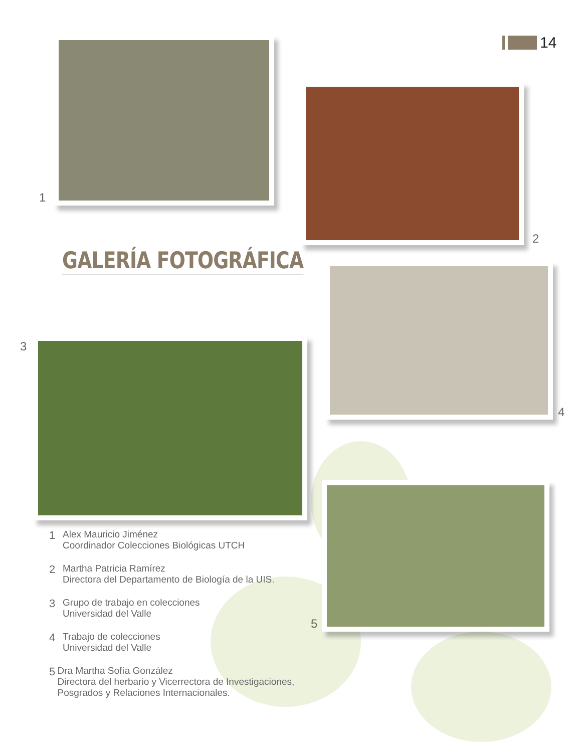14
1
2
GALERÍA FOTOGRÁFICA
4
3
5
1 Alex Mauricio Jiménez
Coordinador Colecciones Biológicas UTCH
2 Martha Patricia Ramírez
Directora del Departamento de Biología de la UIS.
3 Grupo de trabajo en colecciones
Universidad del Valle
4 Trabajo de colecciones
Universidad del Valle
5 Dra Martha Sofía González
Directora del herbario y Vicerrectora de Investigaciones, Posgrados y Relaciones Internacionales.